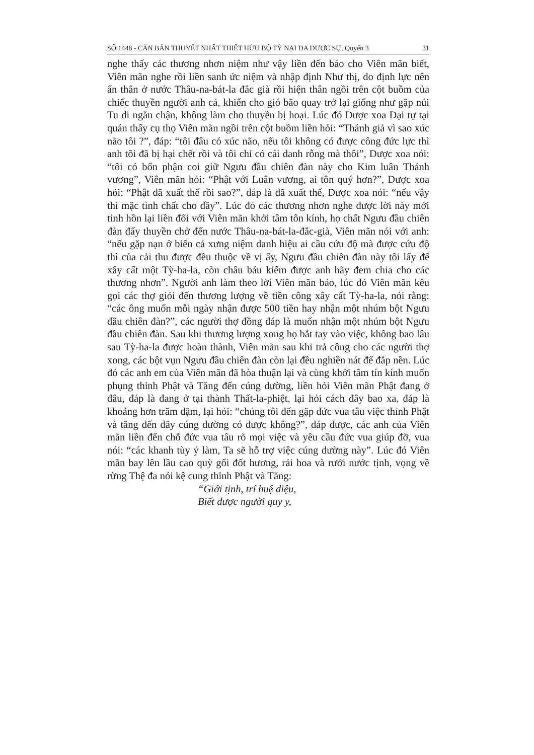SỐ 1448 - CĂN BẢN THUYẾT NHẤT THIẾT HỮU BỘ TỲ NẠI DA DƯỢC SỰ, Quyển 3 31
nghe thấy các thương nhơn niệm như vậy liền đến báo cho Viên mãn biết, Viên mãn nghe rồi liền sanh ức niệm và nhập định Như thị, do định lực nên ẩn thân ở nước Thâu-na-bát-la đắc già rồi hiện thân ngồi trên cột buồm của chiếc thuyền người anh cả, khiến cho gió bão quay trở lại giống như gặp núi Tu di ngăn chận, không làm cho thuyền bị hoại. Lúc đó Dược xoa Đại tự tại quán thấy cụ thọ Viên mãn ngồi trên cột buồm liền hỏi: “Thánh giả vì sao xúc não tôi ?”, đáp: “tôi đâu có xúc não, nếu tôi không có được công đức lực thì anh tôi đã bị hại chết rồi và tôi chỉ có cái danh rỗng mà thôi”, Dược xoa nói: “tôi có bổn phận coi giữ Ngưu đầu chiên đàn này cho Kim luân Thánh vương”, Viên mãn hỏi: “Phật với Luân vương, ai tôn quý hơn?”, Dược xoa hỏi: “Phật đã xuất thế rồi sao?”, đáp là đã xuất thế, Dược xoa nói: “nếu vậy thì mặc tình chất cho đầy”. Lúc đó các thương nhơn nghe được lời này mới tỉnh hồn lại liền đối với Viên mãn khởi tâm tôn kính, họ chất Ngưu đầu chiên đàn đấy thuyền chở đến nước Thâu-na-bát-la-đắc-già, Viên mãn nói với anh: “nếu gặp nạn ở biển cả xưng niệm danh hiệu ai cầu cứu độ mà được cứu độ thì của cải thu được đều thuộc về vị ấy, Ngưu đầu chiên đàn này tôi lấy để xây cất một Tỳ-ha-la, còn châu báu kiếm được anh hãy đem chia cho các thương nhơn”. Người anh làm theo lời Viên mãn bảo, lúc đó Viên mãn kêu gọi các thợ giỏi đến thương lượng về tiền công xây cất Tỳ-ha-la, nói rằng: “các ông muốn mỗi ngày nhận được 500 tiền hay nhận một nhúm bột Ngưu đầu chiên đàn?”, các người thợ đồng đáp là muốn nhận một nhúm bột Ngưu đầu chiên đàn. Sau khi thương lượng xong họ bắt tay vào việc, không bao lâu sau Tỳ-ha-la được hoàn thành, Viên mãn sau khi trả công cho các người thợ xong, các bột vụn Ngưu đầu chiên đàn còn lại đều nghiền nát để đắp nền. Lúc đó các anh em của Viên mãn đã hòa thuận lại và cùng khởi tâm tín kính muốn phụng thỉnh Phật và Tăng đến cúng dường, liền hỏi Viên mãn Phật đang ở đâu, đáp là đang ở tại thành Thất-la-phiệt, lại hỏi cách đây bao xa, đáp là khoảng hơn trăm dặm, lại hỏi: “chúng tôi đến gặp đức vua tâu việc thỉnh Phật và tăng đến đây cúng dường có được không?”, đáp được, các anh của Viên mãn liền đến chỗ đức vua tâu rõ mọi việc và yêu cầu đức vua giúp đỡ, vua nói: “các khanh tùy ý làm, Ta sẽ hỗ trợ việc cúng dường này”. Lúc đó Viên mãn bay lên lầu cao quỳ gối đốt hương, rải hoa và rưới nước tịnh, vọng về rừng Thệ đa nói kệ cung thỉnh Phật và Tăng:
“Giới tịnh, trí huệ diệu,
Biết được người quy y,